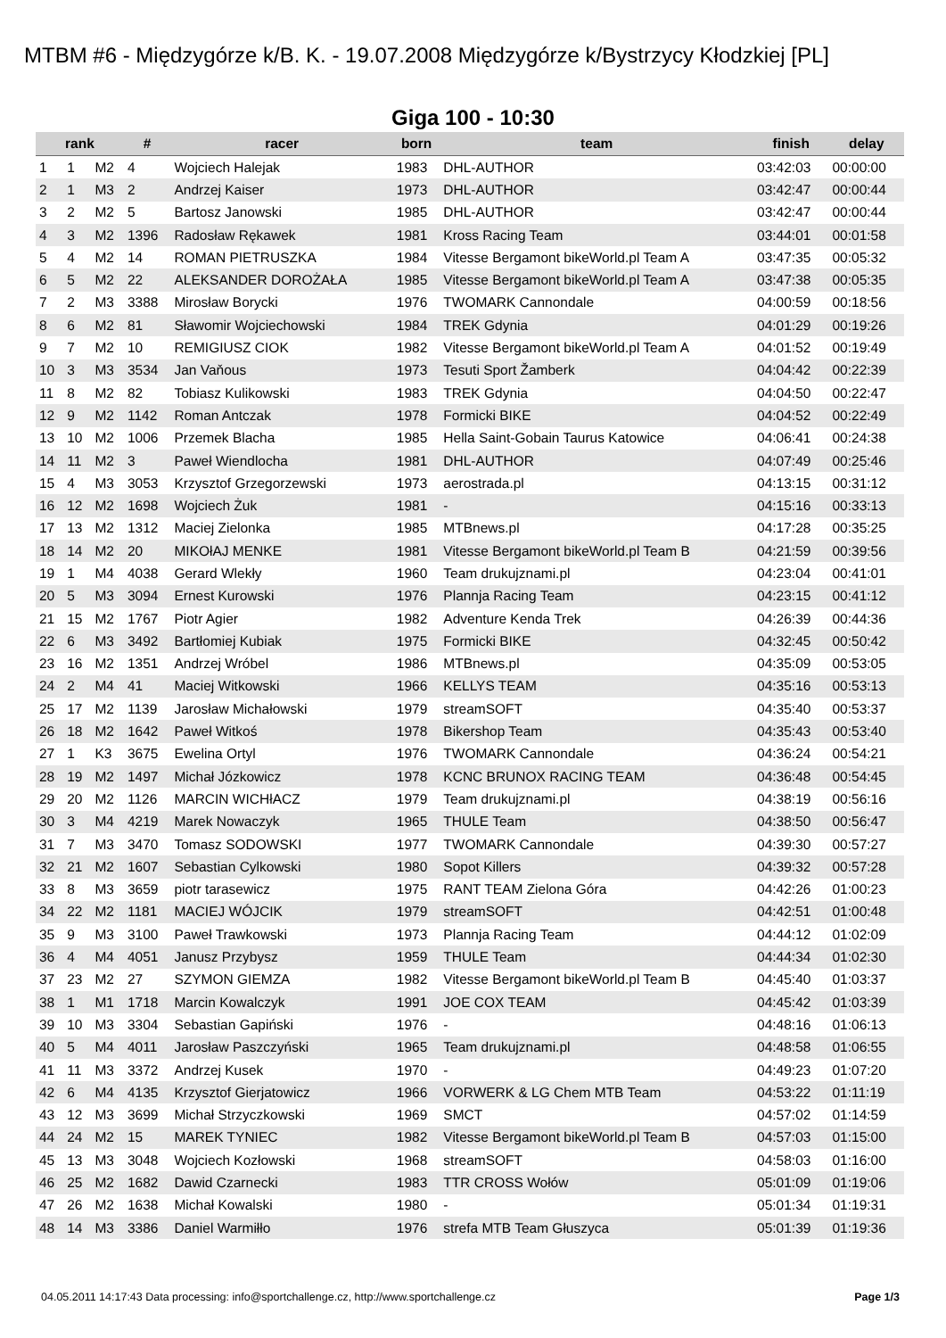MTBM #6 - Międzygórze k/B. K. - 19.07.2008 Międzygórze k/Bystrzycy Kłodzkiej [PL]
Giga 100 - 10:30
| rank | | | # | racer | born | team | finish | delay |
| --- | --- | --- | --- | --- | --- | --- | --- | --- |
| 1 | 1 | M2 | 4 | Wojciech Halejak | 1983 | DHL-AUTHOR | 03:42:03 | 00:00:00 |
| 2 | 1 | M3 | 2 | Andrzej Kaiser | 1973 | DHL-AUTHOR | 03:42:47 | 00:00:44 |
| 3 | 2 | M2 | 5 | Bartosz Janowski | 1985 | DHL-AUTHOR | 03:42:47 | 00:00:44 |
| 4 | 3 | M2 | 1396 | Radosław Rękawek | 1981 | Kross Racing Team | 03:44:01 | 00:01:58 |
| 5 | 4 | M2 | 14 | ROMAN PIETRUSZKA | 1984 | Vitesse Bergamont bikeWorld.pl Team A | 03:47:35 | 00:05:32 |
| 6 | 5 | M2 | 22 | ALEKSANDER DOROŻAŁA | 1985 | Vitesse Bergamont bikeWorld.pl Team A | 03:47:38 | 00:05:35 |
| 7 | 2 | M3 | 3388 | Mirosław Borycki | 1976 | TWOMARK Cannondale | 04:00:59 | 00:18:56 |
| 8 | 6 | M2 | 81 | Sławomir Wojciechowski | 1984 | TREK Gdynia | 04:01:29 | 00:19:26 |
| 9 | 7 | M2 | 10 | REMIGIUSZ CIOK | 1982 | Vitesse Bergamont bikeWorld.pl Team A | 04:01:52 | 00:19:49 |
| 10 | 3 | M3 | 3534 | Jan Vaňous | 1973 | Tesuti Sport Žamberk | 04:04:42 | 00:22:39 |
| 11 | 8 | M2 | 82 | Tobiasz Kulikowski | 1983 | TREK Gdynia | 04:04:50 | 00:22:47 |
| 12 | 9 | M2 | 1142 | Roman Antczak | 1978 | Formicki BIKE | 04:04:52 | 00:22:49 |
| 13 | 10 | M2 | 1006 | Przemek Blacha | 1985 | Hella Saint-Gobain Taurus Katowice | 04:06:41 | 00:24:38 |
| 14 | 11 | M2 | 3 | Paweł Wiendlocha | 1981 | DHL-AUTHOR | 04:07:49 | 00:25:46 |
| 15 | 4 | M3 | 3053 | Krzysztof Grzegorzewski | 1973 | aerostrada.pl | 04:13:15 | 00:31:12 |
| 16 | 12 | M2 | 1698 | Wojciech Żuk | 1981 | - | 04:15:16 | 00:33:13 |
| 17 | 13 | M2 | 1312 | Maciej Zielonka | 1985 | MTBnews.pl | 04:17:28 | 00:35:25 |
| 18 | 14 | M2 | 20 | MIKOłAJ MENKE | 1981 | Vitesse Bergamont bikeWorld.pl Team B | 04:21:59 | 00:39:56 |
| 19 | 1 | M4 | 4038 | Gerard Wlekły | 1960 | Team drukujznami.pl | 04:23:04 | 00:41:01 |
| 20 | 5 | M3 | 3094 | Ernest Kurowski | 1976 | Plannja Racing Team | 04:23:15 | 00:41:12 |
| 21 | 15 | M2 | 1767 | Piotr Agier | 1982 | Adventure Kenda Trek | 04:26:39 | 00:44:36 |
| 22 | 6 | M3 | 3492 | Bartłomiej Kubiak | 1975 | Formicki BIKE | 04:32:45 | 00:50:42 |
| 23 | 16 | M2 | 1351 | Andrzej Wróbel | 1986 | MTBnews.pl | 04:35:09 | 00:53:05 |
| 24 | 2 | M4 | 41 | Maciej Witkowski | 1966 | KELLYS TEAM | 04:35:16 | 00:53:13 |
| 25 | 17 | M2 | 1139 | Jarosław Michałowski | 1979 | streamSOFT | 04:35:40 | 00:53:37 |
| 26 | 18 | M2 | 1642 | Paweł Witkoś | 1978 | Bikershop Team | 04:35:43 | 00:53:40 |
| 27 | 1 | K3 | 3675 | Ewelina Ortyl | 1976 | TWOMARK Cannondale | 04:36:24 | 00:54:21 |
| 28 | 19 | M2 | 1497 | Michał Józkowicz | 1978 | KCNC BRUNOX RACING TEAM | 04:36:48 | 00:54:45 |
| 29 | 20 | M2 | 1126 | MARCIN WICHłACZ | 1979 | Team drukujznami.pl | 04:38:19 | 00:56:16 |
| 30 | 3 | M4 | 4219 | Marek Nowaczyk | 1965 | THULE Team | 04:38:50 | 00:56:47 |
| 31 | 7 | M3 | 3470 | Tomasz SODOWSKI | 1977 | TWOMARK Cannondale | 04:39:30 | 00:57:27 |
| 32 | 21 | M2 | 1607 | Sebastian Cylkowski | 1980 | Sopot Killers | 04:39:32 | 00:57:28 |
| 33 | 8 | M3 | 3659 | piotr tarasewicz | 1975 | RANT TEAM Zielona Góra | 04:42:26 | 01:00:23 |
| 34 | 22 | M2 | 1181 | MACIEJ WÓJCIK | 1979 | streamSOFT | 04:42:51 | 01:00:48 |
| 35 | 9 | M3 | 3100 | Paweł Trawkowski | 1973 | Plannja Racing Team | 04:44:12 | 01:02:09 |
| 36 | 4 | M4 | 4051 | Janusz Przybysz | 1959 | THULE Team | 04:44:34 | 01:02:30 |
| 37 | 23 | M2 | 27 | SZYMON GIEMZA | 1982 | Vitesse Bergamont bikeWorld.pl Team B | 04:45:40 | 01:03:37 |
| 38 | 1 | M1 | 1718 | Marcin Kowalczyk | 1991 | JOE COX TEAM | 04:45:42 | 01:03:39 |
| 39 | 10 | M3 | 3304 | Sebastian Gapiński | 1976 | - | 04:48:16 | 01:06:13 |
| 40 | 5 | M4 | 4011 | Jarosław Paszczyński | 1965 | Team drukujznami.pl | 04:48:58 | 01:06:55 |
| 41 | 11 | M3 | 3372 | Andrzej Kusek | 1970 | - | 04:49:23 | 01:07:20 |
| 42 | 6 | M4 | 4135 | Krzysztof Gierjatowicz | 1966 | VORWERK & LG Chem MTB Team | 04:53:22 | 01:11:19 |
| 43 | 12 | M3 | 3699 | Michał Strzyczkowski | 1969 | SMCT | 04:57:02 | 01:14:59 |
| 44 | 24 | M2 | 15 | MAREK TYNIEC | 1982 | Vitesse Bergamont bikeWorld.pl Team B | 04:57:03 | 01:15:00 |
| 45 | 13 | M3 | 3048 | Wojciech Kozłowski | 1968 | streamSOFT | 04:58:03 | 01:16:00 |
| 46 | 25 | M2 | 1682 | Dawid Czarnecki | 1983 | TTR CROSS Wołów | 05:01:09 | 01:19:06 |
| 47 | 26 | M2 | 1638 | Michał Kowalski | 1980 | - | 05:01:34 | 01:19:31 |
| 48 | 14 | M3 | 3386 | Daniel Warmiłło | 1976 | strefa MTB Team Głuszyca | 05:01:39 | 01:19:36 |
04.05.2011 14:17:43 Data processing: info@sportchallenge.cz, http://www.sportchallenge.cz Page 1/3